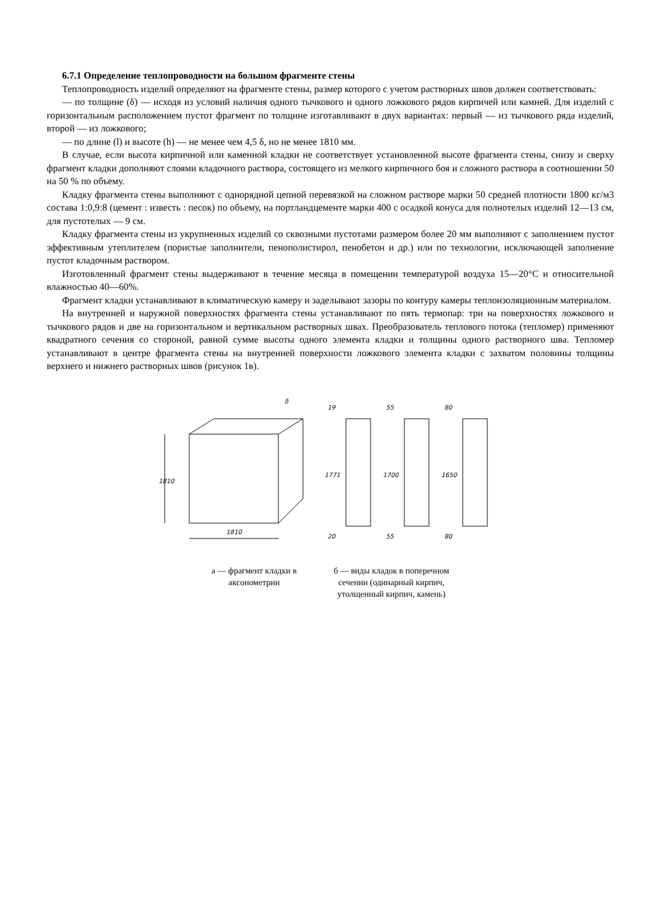6.7.1 Определение теплопроводности на большом фрагменте стены
Теплопроводность изделий определяют на фрагменте стены, размер которого с учетом растворных швов должен соответствовать:
— по толщине (δ) — исходя из условий наличия одного тычкового и одного ложкового рядов кирпичей или камней. Для изделий с горизонтальным расположением пустот фрагмент по толщине изготавливают в двух вариантах: первый — из тычкового ряда изделий, второй — из ложкового;
— по длине (l) и высоте (h) — не менее чем 4,5 δ, но не менее 1810 мм.
В случае, если высота кирпичной или каменной кладки не соответствует установленной высоте фрагмента стены, снизу и сверху фрагмент кладки дополняют слоями кладочного раствора, состоящего из мелкого кирпичного боя и сложного раствора в соотношении 50 на 50 % по объему.
Кладку фрагмента стены выполняют с однорядной цепной перевязкой на сложном растворе марки 50 средней плотности 1800 кг/м3 состава 1:0,9:8 (цемент : известь : песок) по объему, на портландцементе марки 400 с осадкой конуса для полнотелых изделий 12—13 см, для пустотелых — 9 см.
Кладку фрагмента стены из укрупненных изделий со сквозными пустотами размером более 20 мм выполняют с заполнением пустот эффективным утеплителем (пористые заполнители, пенополистирол, пенобетон и др.) или по технологии, исключающей заполнение пустот кладочным раствором.
Изготовленный фрагмент стены выдерживают в течение месяца в помещении температурой воздуха 15—20°С и относительной влажностью 40—60%.
Фрагмент кладки устанавливают в климатическую камеру и заделывают зазоры по контуру камеры теплоизоляционным материалом.
На внутренней и наружной поверхностях фрагмента стены устанавливают по пять термопар: три на поверхностях ложкового и тычкового рядов и две на горизонтальном и вертикальном растворных швах. Преобразователь теплового потока (тепломер) применяют квадратного сечения со стороной, равной сумме высоты одного элемента кладки и толщины одного растворного шва. Тепломер устанавливают в центре фрагмента стены на внутренней поверхности ложкового элемента кладки с захватом половины толщины верхнего и нижнего растворных швов (рисунок 1в).
1810
1810
δ
1771
19
20
1700
55
55
1650
80
80
а — фрагмент кладки в
аксонометрии
б — виды кладок в поперечном
сечении (одинарный кирпич,
утолщенный кирпич, камень)